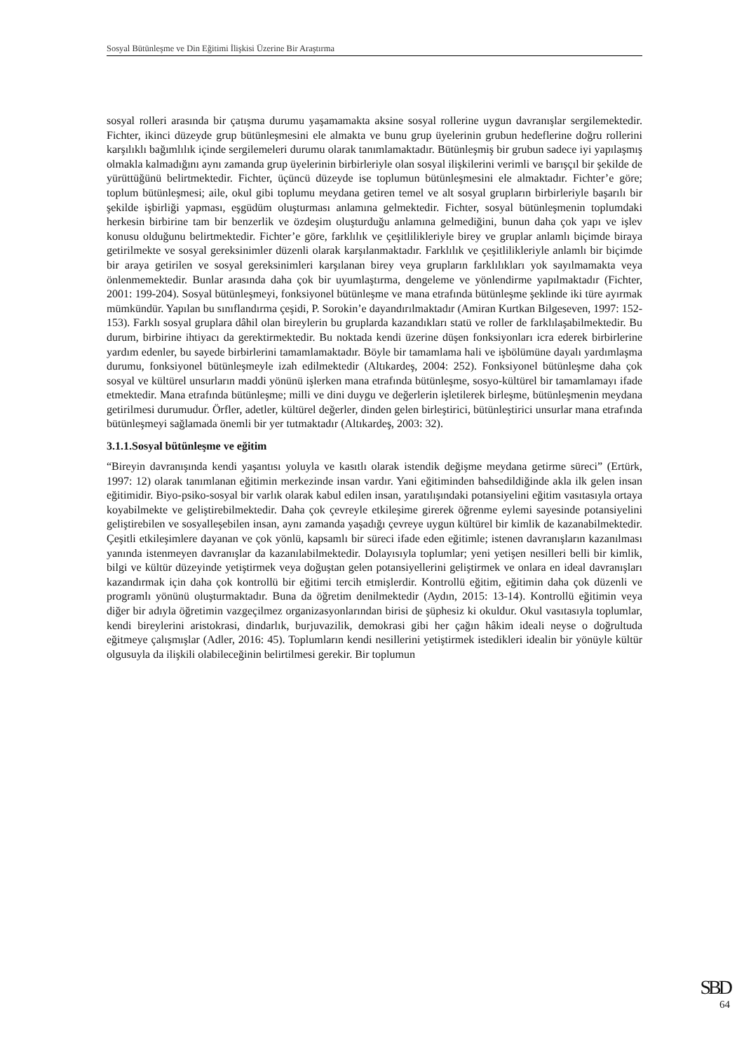Sosyal Bütünleşme ve Din Eğitimi İlişkisi Üzerine Bir Araştırma
sosyal rolleri arasında bir çatışma durumu yaşamamakta aksine sosyal rollerine uygun davranışlar sergilemektedir. Fichter, ikinci düzeyde grup bütünleşmesini ele almakta ve bunu grup üyelerinin grubun hedeflerine doğru rollerini karşılıklı bağımlılık içinde sergilemeleri durumu olarak tanımlamaktadır. Bütünleşmiş bir grubun sadece iyi yapılaşmış olmakla kalmadığını aynı zamanda grup üyelerinin birbirleriyle olan sosyal ilişkilerini verimli ve barışçıl bir şekilde de yürüttüğünü belirtmektedir. Fichter, üçüncü düzeyde ise toplumun bütünleşmesini ele almaktadır. Fichter’e göre; toplum bütünleşmesi; aile, okul gibi toplumu meydana getiren temel ve alt sosyal grupların birbirleriyle başarılı bir şekilde işbirliği yapması, eşgüdüm oluşturması anlamına gelmektedir. Fichter, sosyal bütünleşmenin toplumdaki herkesin birbirine tam bir benzerlik ve özdeşim oluşturduğu anlamına gelmediğini, bunun daha çok yapı ve işlev konusu olduğunu belirtmektedir. Fichter’e göre, farklılık ve çeşitlilikleriyle birey ve gruplar anlamlı biçimde biraya getirilmekte ve sosyal gereksinimler düzenli olarak karşılanmaktadır. Farklılık ve çeşitlilikleriyle anlamlı bir biçimde bir araya getirilen ve sosyal gereksinimleri karşılanan birey veya grupların farklılıkları yok sayılmamakta veya önlenmemektedir. Bunlar arasında daha çok bir uyumlaştırma, dengeleme ve yönlendirme yapılmaktadır (Fichter, 2001: 199-204). Sosyal bütünleşmeyi, fonksiyonel bütünleşme ve mana etrafında bütünleşme şeklinde iki türe ayırmak mümkündür. Yapılan bu sınıflandırma çeşidi, P. Sorokin’e dayandırılmaktadır (Amiran Kurtkan Bilgeseven, 1997: 152-153). Farklı sosyal gruplara dâhil olan bireylerin bu gruplarda kazandıkları statü ve roller de farklılaşabilmektedir. Bu durum, birbirine ihtiyacı da gerektirmektedir. Bu noktada kendi üzerine düşen fonksiyonları icra ederek birbirlerine yardım edenler, bu sayede birbirlerini tamamlamaktadır. Böyle bir tamamlama hali ve işbölümüne dayalı yardımlaşma durumu, fonksiyonel bütünleşmeyle izah edilmektedir (Altıkardeş, 2004: 252). Fonksiyonel bütünleşme daha çok sosyal ve kültürel unsurların maddi yönünü işlerken mana etrafında bütünleşme, sosyo-kültürel bir tamamlamayı ifade etmektedir. Mana etrafında bütünleşme; milli ve dini duygu ve değerlerin işletilerek birleşme, bütünleşmenin meydana getirilmesi durumudur. Örfler, adetler, kültürel değerler, dinden gelen birleştirici, bütünleştirici unsurlar mana etrafında bütünleşmeyi sağlamada önemli bir yer tutmaktadır (Altıkardeş, 2003: 32).
3.1.1.Sosyal bütünleşme ve eğitim
“Bireyin davranışında kendi yaşantısı yoluyla ve kasıtlı olarak istendik değişme meydana getirme süreci” (Ertürk, 1997: 12) olarak tanımlanan eğitimin merkezinde insan vardır. Yani eğitiminden bahsedildiğinde akla ilk gelen insan eğitimidir. Biyo-psiko-sosyal bir varlık olarak kabul edilen insan, yaratılışındaki potansiyelini eğitim vasıtasıyla ortaya koyabilmekte ve geliştirebilmektedir. Daha çok çevreyle etkileşime girerek öğrenme eylemi sayesinde potansiyelini geliştirebilen ve sosyalleşebilen insan, aynı zamanda yaşadığı çevreye uygun kültürel bir kimlik de kazanabilmektedir. Çeşitli etkileşimlere dayanan ve çok yönlü, kapsamlı bir süreci ifade eden eğitimle; istenen davranışların kazanılması yanında istenmeyen davranışlar da kazanılabilmektedir. Dolayısıyla toplumlar; yeni yetişen nesilleri belli bir kimlik, bilgi ve kültür düzeyinde yetiştirmek veya doğuştan gelen potansiyellerini geliştirmek ve onlara en ideal davranışları kazandırmak için daha çok kontrollü bir eğitimi tercih etmişlerdir. Kontrollü eğitim, eğitimin daha çok düzenli ve programlı yönünü oluşturmaktadır. Buna da öğretim denilmektedir (Aydın, 2015: 13-14). Kontrollü eğitimin veya diğer bir adıyla öğretimin vazgeçilmez organizasyonlarından birisi de şüphesiz ki okuldur. Okul vasıtasıyla toplumlar, kendi bireylerini aristokrasi, dindarlık, burjuvazilik, demokrasi gibi her çağın hâkim ideali neyse o doğrultuda eğitmeye çalışmışlar (Adler, 2016: 45). Toplumların kendi nesillerini yetiştirmek istedikleri idealin bir yönüyle kültür olgusuyla da ilişkili olabileceğinin belirtilmesi gerekir. Bir toplumun
SBD
64